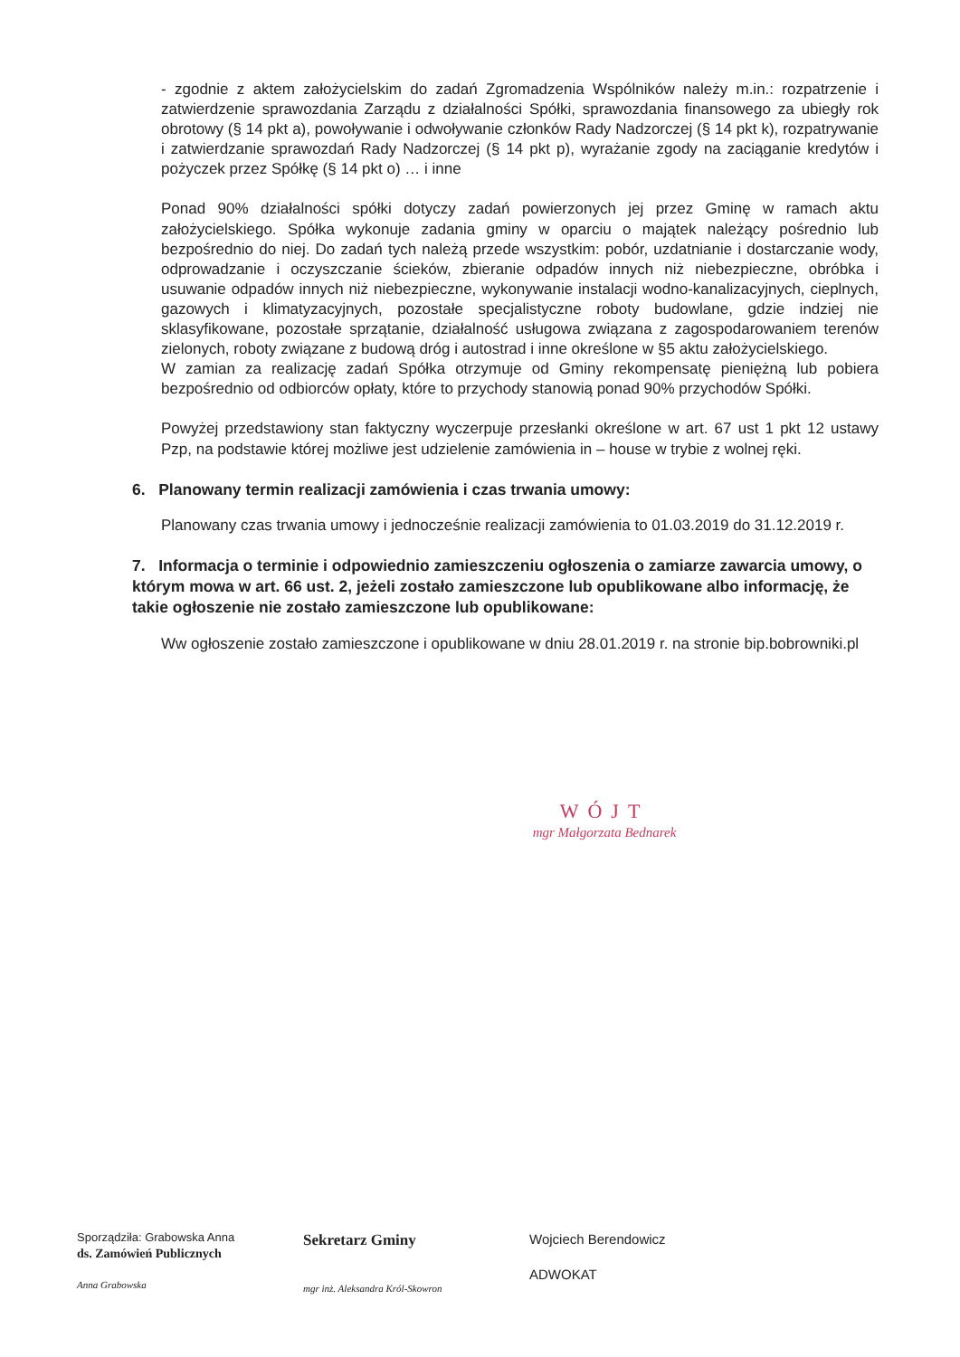- zgodnie z aktem założycielskim do zadań Zgromadzenia Wspólników należy m.in.: rozpatrzenie i zatwierdzenie sprawozdania Zarządu z działalności Spółki, sprawozdania finansowego za ubiegły rok obrotowy (§ 14 pkt a), powoływanie i odwoływanie członków Rady Nadzorczej (§ 14 pkt k), rozpatrywanie i zatwierdzanie sprawozdań Rady Nadzorczej (§ 14 pkt p), wyrażanie zgody na zaciąganie kredytów i pożyczek przez Spółkę (§ 14 pkt o) … i inne
Ponad 90% działalności spółki dotyczy zadań powierzonych jej przez Gminę w ramach aktu założycielskiego. Spółka wykonuje zadania gminy w oparciu o majątek należący pośrednio lub bezpośrednio do niej. Do zadań tych należą przede wszystkim: pobór, uzdatnianie i dostarczanie wody, odprowadzanie i oczyszczanie ścieków, zbieranie odpadów innych niż niebezpieczne, obróbka i usuwanie odpadów innych niż niebezpieczne, wykonywanie instalacji wodno-kanalizacyjnych, cieplnych, gazowych i klimatyzacyjnych, pozostałe specjalistyczne roboty budowlane, gdzie indziej nie sklasyfikowane, pozostałe sprzątanie, działalność usługowa związana z zagospodarowaniem terenów zielonych, roboty związane z budową dróg i autostrad i inne określone w §5 aktu założycielskiego.
W zamian za realizację zadań Spółka otrzymuje od Gminy rekompensatę pieniężną lub pobiera bezpośrednio od odbiorców opłaty, które to przychody stanowią ponad 90% przychodów Spółki.
Powyżej przedstawiony stan faktyczny wyczerpuje przesłanki określone w art. 67 ust 1 pkt 12 ustawy Pzp, na podstawie której możliwe jest udzielenie zamówienia in – house w trybie z wolnej ręki.
6. Planowany termin realizacji zamówienia i czas trwania umowy:
Planowany czas trwania umowy i jednocześnie realizacji zamówienia to 01.03.2019 do 31.12.2019 r.
7. Informacja o terminie i odpowiednio zamieszczeniu ogłoszenia o zamiarze zawarcia umowy, o którym mowa w art. 66 ust. 2, jeżeli zostało zamieszczone lub opublikowane albo informację, że takie ogłoszenie nie zostało zamieszczone lub opublikowane:
Ww ogłoszenie zostało zamieszczone i opublikowane w dniu 28.01.2019 r. na stronie bip.bobrowniki.pl
WÓJT
mgr Małgorzata Bednarek
Sporządziła: Grabowska Anna
ds. Zamówień Publicznych
Anna Grabowska
Sekretarz Gminy
mgr inż. Aleksandra Król-Skowron
Wojciech Berendowicz
ADWOKAT